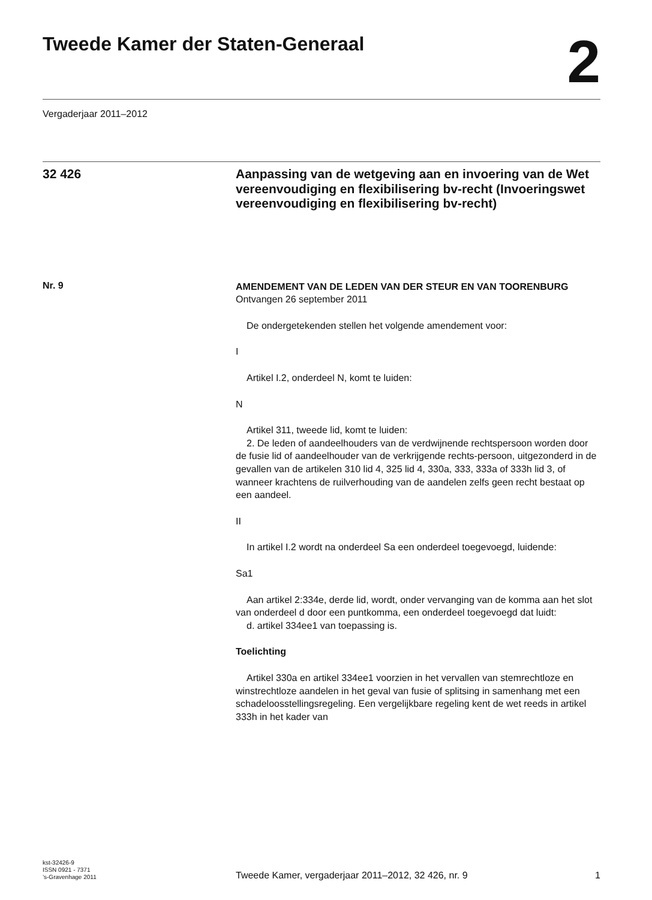Tweede Kamer der Staten-Generaal
2
Vergaderjaar 2011–2012
32 426
Aanpassing van de wetgeving aan en invoering van de Wet vereenvoudiging en flexibilisering bv-recht (Invoeringswet vereenvoudiging en flexibilisering bv-recht)
Nr. 9
AMENDEMENT VAN DE LEDEN VAN DER STEUR EN VAN TOORENBURG
Ontvangen 26 september 2011
De ondergetekenden stellen het volgende amendement voor:
I
Artikel I.2, onderdeel N, komt te luiden:
N
Artikel 311, tweede lid, komt te luiden:
2. De leden of aandeelhouders van de verdwijnende rechtspersoon worden door de fusie lid of aandeelhouder van de verkrijgende rechts-persoon, uitgezonderd in de gevallen van de artikelen 310 lid 4, 325 lid 4, 330a, 333, 333a of 333h lid 3, of wanneer krachtens de ruilverhouding van de aandelen zelfs geen recht bestaat op een aandeel.
II
In artikel I.2 wordt na onderdeel Sa een onderdeel toegevoegd, luidende:
Sa1
Aan artikel 2:334e, derde lid, wordt, onder vervanging van de komma aan het slot van onderdeel d door een puntkomma, een onderdeel toegevoegd dat luidt:
d. artikel 334ee1 van toepassing is.
Toelichting
Artikel 330a en artikel 334ee1 voorzien in het vervallen van stemrechtloze en winstrechtloze aandelen in het geval van fusie of splitsing in samenhang met een schadeloosstellingsregeling. Een vergelijkbare regeling kent de wet reeds in artikel 333h in het kader van
kst-32426-9
ISSN 0921 - 7371
’s-Gravenhage 2011
Tweede Kamer, vergaderjaar 2011–2012, 32 426, nr. 9
1